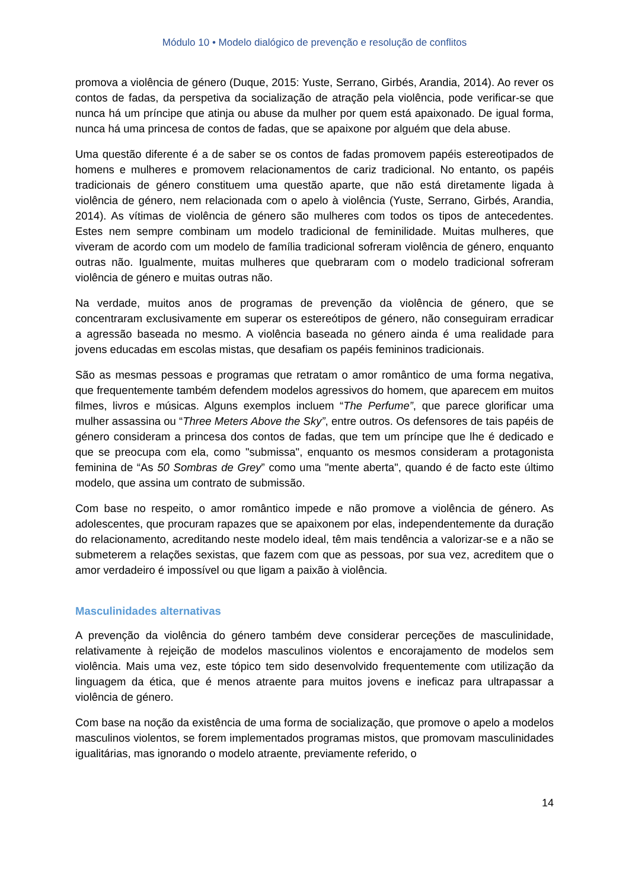Módulo 10 • Modelo dialógico de prevenção e resolução de conflitos
promova a violência de género (Duque, 2015: Yuste, Serrano, Girbés, Arandia, 2014). Ao rever os contos de fadas, da perspetiva da socialização de atração pela violência, pode verificar-se que nunca há um príncipe que atinja ou abuse da mulher por quem está apaixonado. De igual forma, nunca há uma princesa de contos de fadas, que se apaixone por alguém que dela abuse.
Uma questão diferente é a de saber se os contos de fadas promovem papéis estereotipados de homens e mulheres e promovem relacionamentos de cariz tradicional. No entanto, os papéis tradicionais de género constituem uma questão aparte, que não está diretamente ligada à violência de género, nem relacionada com o apelo à violência (Yuste, Serrano, Girbés, Arandia, 2014). As vítimas de violência de género são mulheres com todos os tipos de antecedentes. Estes nem sempre combinam um modelo tradicional de feminilidade. Muitas mulheres, que viveram de acordo com um modelo de família tradicional sofreram violência de género, enquanto outras não. Igualmente, muitas mulheres que quebraram com o modelo tradicional sofreram violência de género e muitas outras não.
Na verdade, muitos anos de programas de prevenção da violência de género, que se concentraram exclusivamente em superar os estereótipos de género, não conseguiram erradicar a agressão baseada no mesmo. A violência baseada no género ainda é uma realidade para jovens educadas em escolas mistas, que desafiam os papéis femininos tradicionais.
São as mesmas pessoas e programas que retratam o amor romântico de uma forma negativa, que frequentemente também defendem modelos agressivos do homem, que aparecem em muitos filmes, livros e músicas. Alguns exemplos incluem “The Perfume”, que parece glorificar uma mulher assassina ou “Three Meters Above the Sky”, entre outros. Os defensores de tais papéis de género consideram a princesa dos contos de fadas, que tem um príncipe que lhe é dedicado e que se preocupa com ela, como "submissa", enquanto os mesmos consideram a protagonista feminina de “As 50 Sombras de Grey” como uma "mente aberta", quando é de facto este último modelo, que assina um contrato de submissão.
Com base no respeito, o amor romântico impede e não promove a violência de género. As adolescentes, que procuram rapazes que se apaixonem por elas, independentemente da duração do relacionamento, acreditando neste modelo ideal, têm mais tendência a valorizar-se e a não se submeterem a relações sexistas, que fazem com que as pessoas, por sua vez, acreditem que o amor verdadeiro é impossível ou que ligam a paixão à violência.
Masculinidades alternativas
A prevenção da violência do género também deve considerar perceções de masculinidade, relativamente à rejeição de modelos masculinos violentos e encorajamento de modelos sem violência. Mais uma vez, este tópico tem sido desenvolvido frequentemente com utilização da linguagem da ética, que é menos atraente para muitos jovens e ineficaz para ultrapassar a violência de género.
Com base na noção da existência de uma forma de socialização, que promove o apelo a modelos masculinos violentos, se forem implementados programas mistos, que promovam masculinidades igualitárias, mas ignorando o modelo atraente, previamente referido, o
14